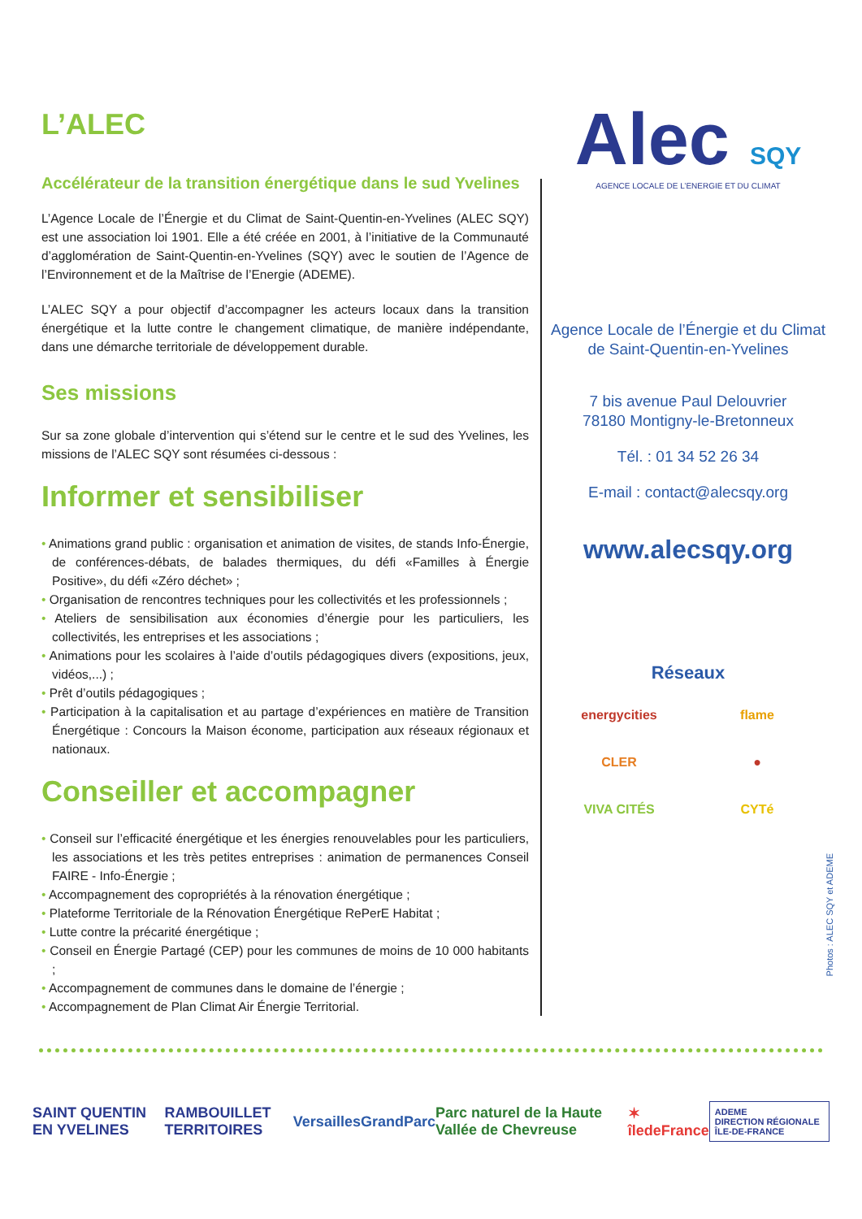L’ALEC
Accélérateur de la transition énergétique dans le sud Yvelines
L’Agence Locale de l’Énergie et du Climat de Saint-Quentin-en-Yvelines (ALEC SQY) est une association loi 1901. Elle a été créée en 2001, à l’initiative de la Communauté d’agglomération de Saint-Quentin-en-Yvelines (SQY) avec le soutien de l’Agence de l’Environnement et de la Maîtrise de l’Energie (ADEME).
L’ALEC SQY a pour objectif d’accompagner les acteurs locaux dans la transition énergétique et la lutte contre le changement climatique, de manière indépendante, dans une démarche territoriale de développement durable.
Ses missions
Sur sa zone globale d’intervention qui s’étend sur le centre et le sud des Yvelines, les missions de l’ALEC SQY sont résumées ci-dessous :
Informer et sensibiliser
• Animations grand public : organisation et animation de visites, de stands Info-Énergie, de conférences-débats, de balades thermiques, du défi «Familles à Énergie Positive», du défi «Zéro déchet» ;
• Organisation de rencontres techniques pour les collectivités et les professionnels ;
• Ateliers de sensibilisation aux économies d’énergie pour les particuliers, les collectivités, les entreprises et les associations ;
• Animations pour les scolaires à l’aide d’outils pédagogiques divers (expositions, jeux, vidéos,...) ;
• Prêt d’outils pédagogiques ;
• Participation à la capitalisation et au partage d’expériences en matière de Transition Énergétique : Concours la Maison économe, participation aux réseaux régionaux et nationaux.
Conseiller et accompagner
• Conseil sur l’efficacité énergétique et les énergies renouvelables pour les particuliers, les associations et les très petites entreprises : animation de permanences Conseil FAIRE - Info-Énergie ;
• Accompagnement des copropriétés à la rénovation énergétique ;
• Plateforme Territoriale de la Rénovation Énergétique RePerE Habitat ;
• Lutte contre la précarité énergétique ;
• Conseil en Énergie Partagé (CEP) pour les communes de moins de 10 000 habitants ;
• Accompagnement de communes dans le domaine de l’énergie ;
• Accompagnement de Plan Climat Air Énergie Territorial.
Alec SQY
AGENCE LOCALE DE L’ENERGIE ET DU CLIMAT
Agence Locale de l’Énergie et du Climat
de Saint-Quentin-en-Yvelines
7 bis avenue Paul Delouvrier
78180 Montigny-le-Bretonneux
Tél. : 01 34 52 26 34
E-mail : contact@alecsqy.org
www.alecsqy.org
Réseaux
energycities flame CLER ● VIVA CITÉS CYTé
Photos : ALEC SQY et ADEME
SAINT QUENTIN EN YVELINES RAMBOUILLET TERRITOIRES VersaillesGrandParc Parc naturel de la Haute Vallée de Chevreuse ✶ îledeFrance ADEME
DIRECTION RÉGIONALE ÎLE-DE-FRANCE